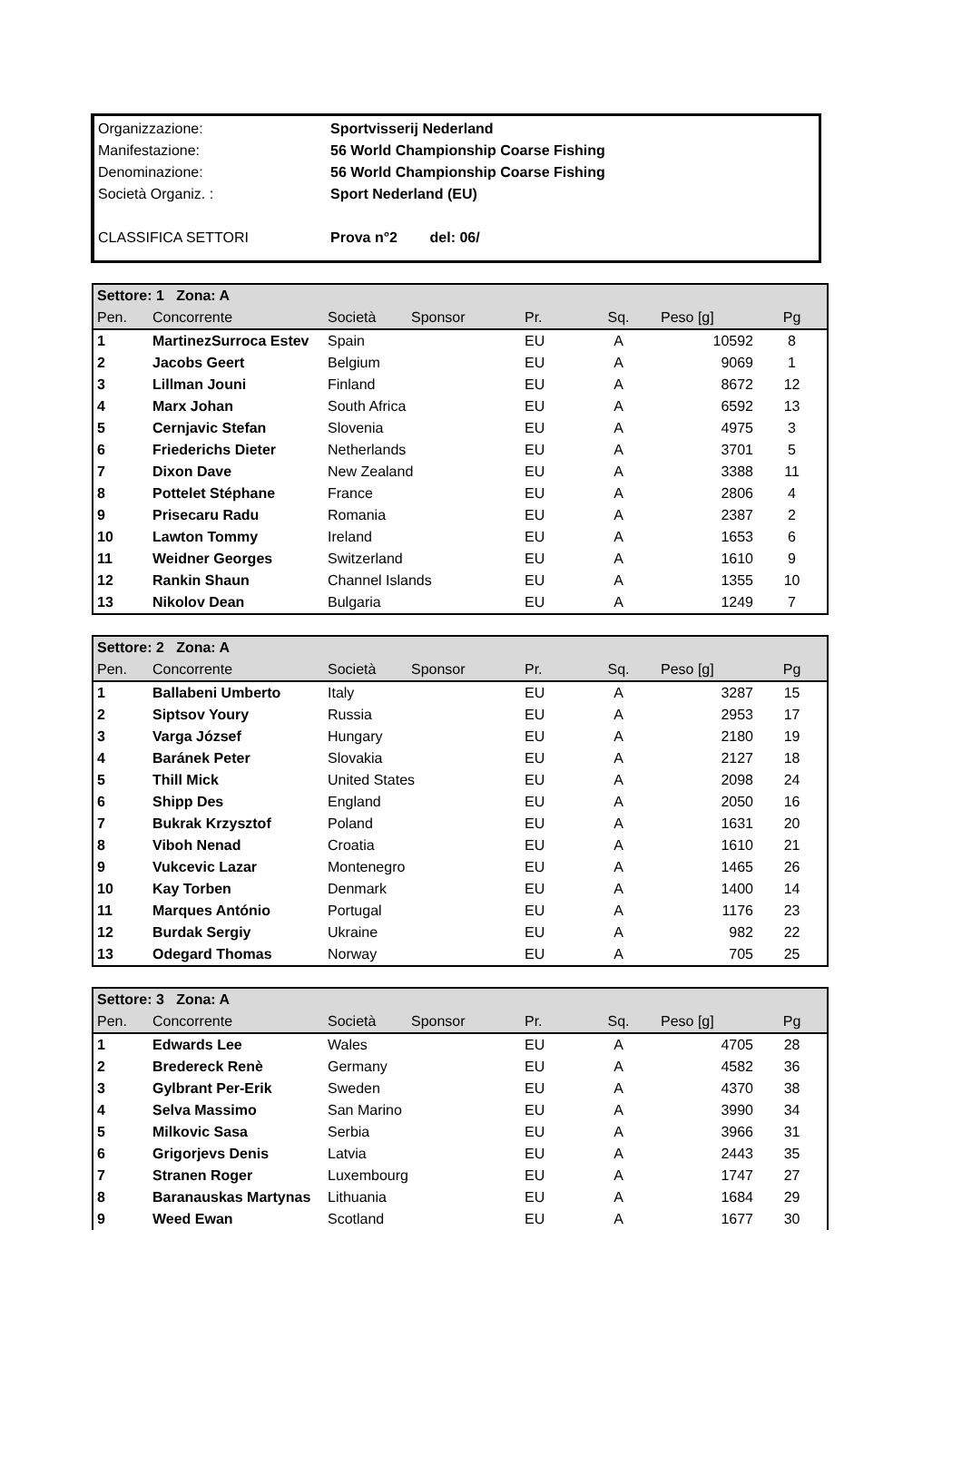| Organizzazione: | Sportvisserij Nederland |
| Manifestazione: | 56 World Championship Coarse Fishing |
| Denominazione: | 56 World Championship Coarse Fishing |
| Società Organiz. : | Sport Nederland (EU) |
| CLASSIFICA SETTORI | Prova n°2 del: 06/ |
| Settore: 1 Zona: A | | | | | | | |
| --- | --- | --- | --- | --- | --- | --- | --- |
| Pen. | Concorrente | Società | Sponsor | Pr. | Sq. | Peso [g] | Pg |
| 1 | MartinezSurroca Estev | Spain | | EU | A | 10592 | 8 |
| 2 | Jacobs Geert | Belgium | | EU | A | 9069 | 1 |
| 3 | Lillman Jouni | Finland | | EU | A | 8672 | 12 |
| 4 | Marx Johan | South Africa | | EU | A | 6592 | 13 |
| 5 | Cernjavic Stefan | Slovenia | | EU | A | 4975 | 3 |
| 6 | Friederichs Dieter | Netherlands | | EU | A | 3701 | 5 |
| 7 | Dixon Dave | New Zealand | | EU | A | 3388 | 11 |
| 8 | Pottelet Stéphane | France | | EU | A | 2806 | 4 |
| 9 | Prisecaru Radu | Romania | | EU | A | 2387 | 2 |
| 10 | Lawton Tommy | Ireland | | EU | A | 1653 | 6 |
| 11 | Weidner Georges | Switzerland | | EU | A | 1610 | 9 |
| 12 | Rankin Shaun | Channel Islands | | EU | A | 1355 | 10 |
| 13 | Nikolov Dean | Bulgaria | | EU | A | 1249 | 7 |
| Settore: 2 Zona: A | | | | | | | |
| --- | --- | --- | --- | --- | --- | --- | --- |
| Pen. | Concorrente | Società | Sponsor | Pr. | Sq. | Peso [g] | Pg |
| 1 | Ballabeni Umberto | Italy | | EU | A | 3287 | 15 |
| 2 | Siptsov Youry | Russia | | EU | A | 2953 | 17 |
| 3 | Varga József | Hungary | | EU | A | 2180 | 19 |
| 4 | Baránek Peter | Slovakia | | EU | A | 2127 | 18 |
| 5 | Thill Mick | United States | | EU | A | 2098 | 24 |
| 6 | Shipp Des | England | | EU | A | 2050 | 16 |
| 7 | Bukrak Krzysztof | Poland | | EU | A | 1631 | 20 |
| 8 | Viboh Nenad | Croatia | | EU | A | 1610 | 21 |
| 9 | Vukcevic Lazar | Montenegro | | EU | A | 1465 | 26 |
| 10 | Kay Torben | Denmark | | EU | A | 1400 | 14 |
| 11 | Marques António | Portugal | | EU | A | 1176 | 23 |
| 12 | Burdak Sergiy | Ukraine | | EU | A | 982 | 22 |
| 13 | Odegard Thomas | Norway | | EU | A | 705 | 25 |
| Settore: 3 Zona: A | | | | | | | |
| --- | --- | --- | --- | --- | --- | --- | --- |
| Pen. | Concorrente | Società | Sponsor | Pr. | Sq. | Peso [g] | Pg |
| 1 | Edwards Lee | Wales | | EU | A | 4705 | 28 |
| 2 | Bredereck Renè | Germany | | EU | A | 4582 | 36 |
| 3 | Gylbrant Per-Erik | Sweden | | EU | A | 4370 | 38 |
| 4 | Selva Massimo | San Marino | | EU | A | 3990 | 34 |
| 5 | Milkovic Sasa | Serbia | | EU | A | 3966 | 31 |
| 6 | Grigorjevs Denis | Latvia | | EU | A | 2443 | 35 |
| 7 | Stranen Roger | Luxembourg | | EU | A | 1747 | 27 |
| 8 | Baranauskas Martynas | Lithuania | | EU | A | 1684 | 29 |
| 9 | Weed Ewan | Scotland | | EU | A | 1677 | 30 |